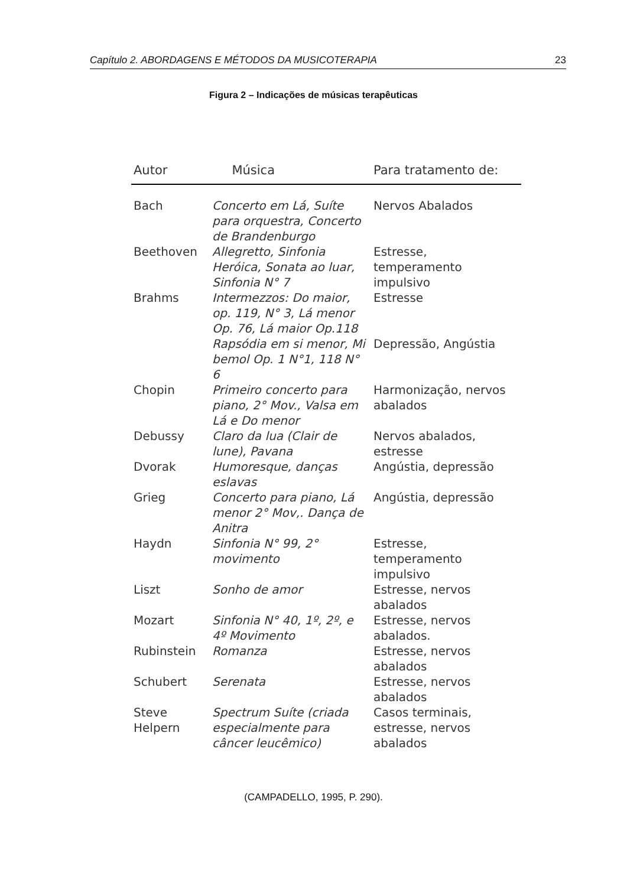Capítulo 2. ABORDAGENS E MÉTODOS DA MUSICOTERAPIA 23
Figura 2 – Indicações de músicas terapêuticas
| Autor | Música | Para tratamento de: |
| --- | --- | --- |
| Bach | Concerto em Lá, Suíte para orquestra, Concerto de Brandenburgo | Nervos Abalados |
| Beethoven | Allegretto, Sinfonia Heróica, Sonata ao luar, Sinfonia N° 7 | Estresse, temperamento impulsivo |
| Brahms | Intermezzos: Do maior, op. 119, N° 3, Lá menor Op. 76, Lá maior Op.118 | Estresse |
| | Rapsódia em si menor, Mi bemol Op. 1 N°1, 118 N° 6 | Depressão, Angústia |
| Chopin | Primeiro concerto para piano, 2° Mov., Valsa em Lá e Do menor | Harmonização, nervos abalados |
| Debussy | Claro da lua (Clair de lune), Pavana | Nervos abalados, estresse |
| Dvorak | Humoresque, danças eslavas | Angústia, depressão |
| Grieg | Concerto para piano, Lá menor 2° Mov,. Dança de Anitra | Angústia, depressão |
| Haydn | Sinfonia N° 99, 2° movimento | Estresse, temperamento impulsivo |
| Liszt | Sonho de amor | Estresse, nervos abalados |
| Mozart | Sinfonia N° 40, 1º, 2º, e 4º Movimento | Estresse, nervos abalados. |
| Rubinstein | Romanza | Estresse, nervos abalados |
| Schubert | Serenata | Estresse, nervos abalados |
| Steve Helpern | Spectrum Suíte (criada especialmente para câncer leucêmico) | Casos terminais, estresse, nervos abalados |
(CAMPADELLO, 1995, P. 290).